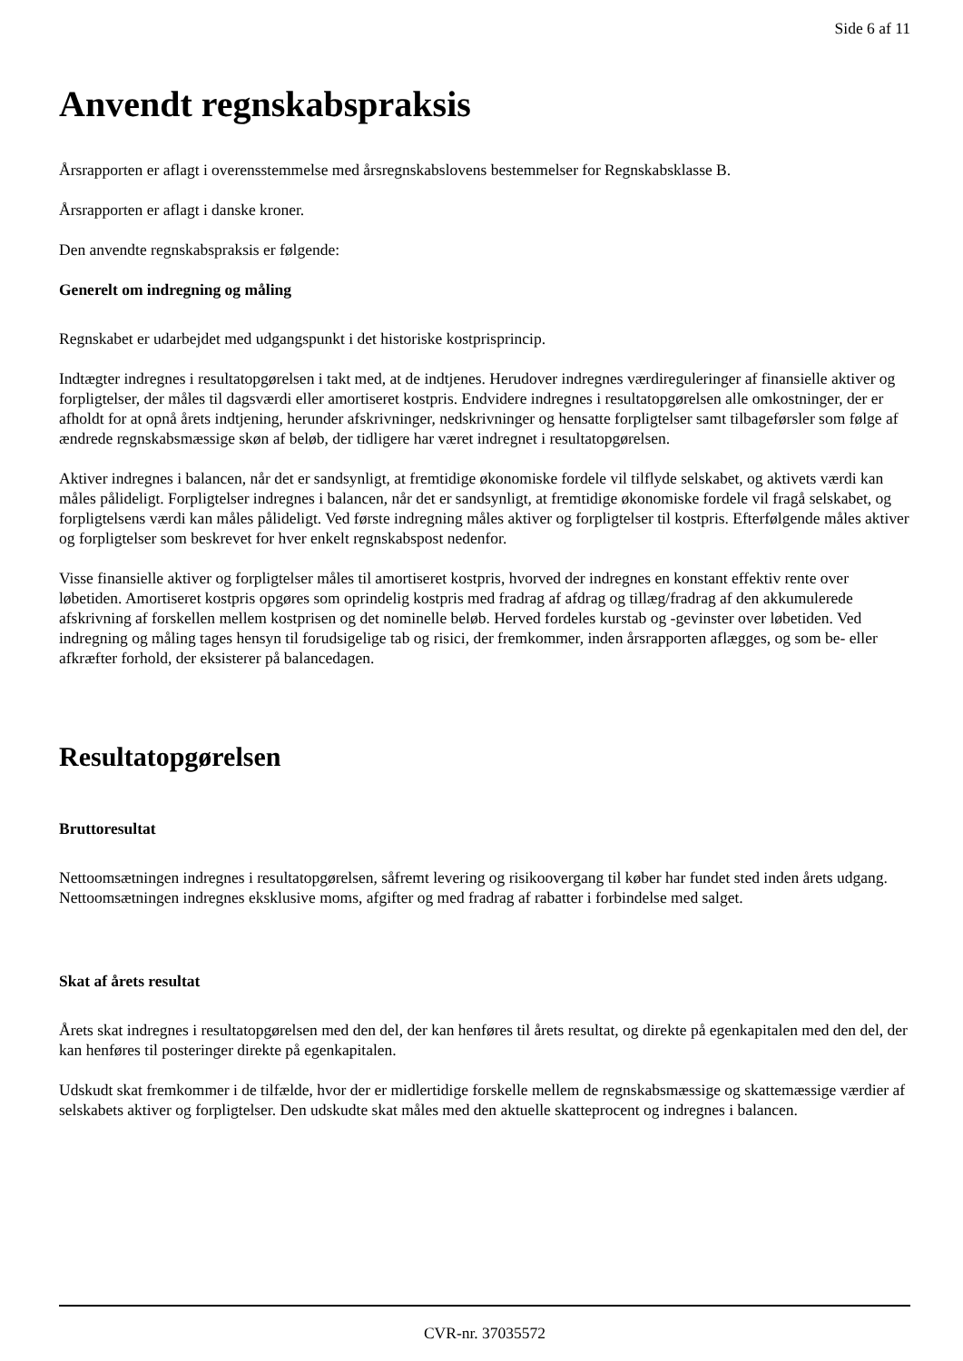Side 6 af 11
Anvendt regnskabspraksis
Årsrapporten er aflagt i overensstemmelse med årsregnskabslovens bestemmelser for Regnskabsklasse B.
Årsrapporten er aflagt i danske kroner.
Den anvendte regnskabspraksis er følgende:
Generelt om indregning og måling
Regnskabet er udarbejdet med udgangspunkt i det historiske kostprisprincip.
Indtægter indregnes i resultatopgørelsen i takt med, at de indtjenes. Herudover indregnes værdireguleringer af finansielle aktiver og forpligtelser, der måles til dagsværdi eller amortiseret kostpris. Endvidere indregnes i resultatopgørelsen alle omkostninger, der er afholdt for at opnå årets indtjening, herunder afskrivninger, nedskrivninger og hensatte forpligtelser samt tilbageførsler som følge af ændrede regnskabsmæssige skøn af beløb, der tidligere har været indregnet i resultatopgørelsen.
Aktiver indregnes i balancen, når det er sandsynligt, at fremtidige økonomiske fordele vil tilflyde selskabet, og aktivets værdi kan måles pålideligt. Forpligtelser indregnes i balancen, når det er sandsynligt, at fremtidige økonomiske fordele vil fragå selskabet, og forpligtelsens værdi kan måles pålideligt. Ved første indregning måles aktiver og forpligtelser til kostpris. Efterfølgende måles aktiver og forpligtelser som beskrevet for hver enkelt regnskabspost nedenfor.
Visse finansielle aktiver og forpligtelser måles til amortiseret kostpris, hvorved der indregnes en konstant effektiv rente over løbetiden. Amortiseret kostpris opgøres som oprindelig kostpris med fradrag af afdrag og tillæg/fradrag af den akkumulerede afskrivning af forskellen mellem kostprisen og det nominelle beløb. Herved fordeles kurstab og -gevinster over løbetiden. Ved indregning og måling tages hensyn til forudsigelige tab og risici, der fremkommer, inden årsrapporten aflægges, og som be- eller afkræfter forhold, der eksisterer på balancedagen.
Resultatopgørelsen
Bruttoresultat
Nettoomsætningen indregnes i resultatopgørelsen, såfremt levering og risikoovergang til køber har fundet sted inden årets udgang. Nettoomsætningen indregnes eksklusive moms, afgifter og med fradrag af rabatter i forbindelse med salget.
Skat af årets resultat
Årets skat indregnes i resultatopgørelsen med den del, der kan henføres til årets resultat, og direkte på egenkapitalen med den del, der kan henføres til posteringer direkte på egenkapitalen.
Udskudt skat fremkommer i de tilfælde, hvor der er midlertidige forskelle mellem de regnskabsmæssige og skattemæssige værdier af selskabets aktiver og forpligtelser. Den udskudte skat måles med den aktuelle skatteprocent og indregnes i balancen.
CVR-nr. 37035572